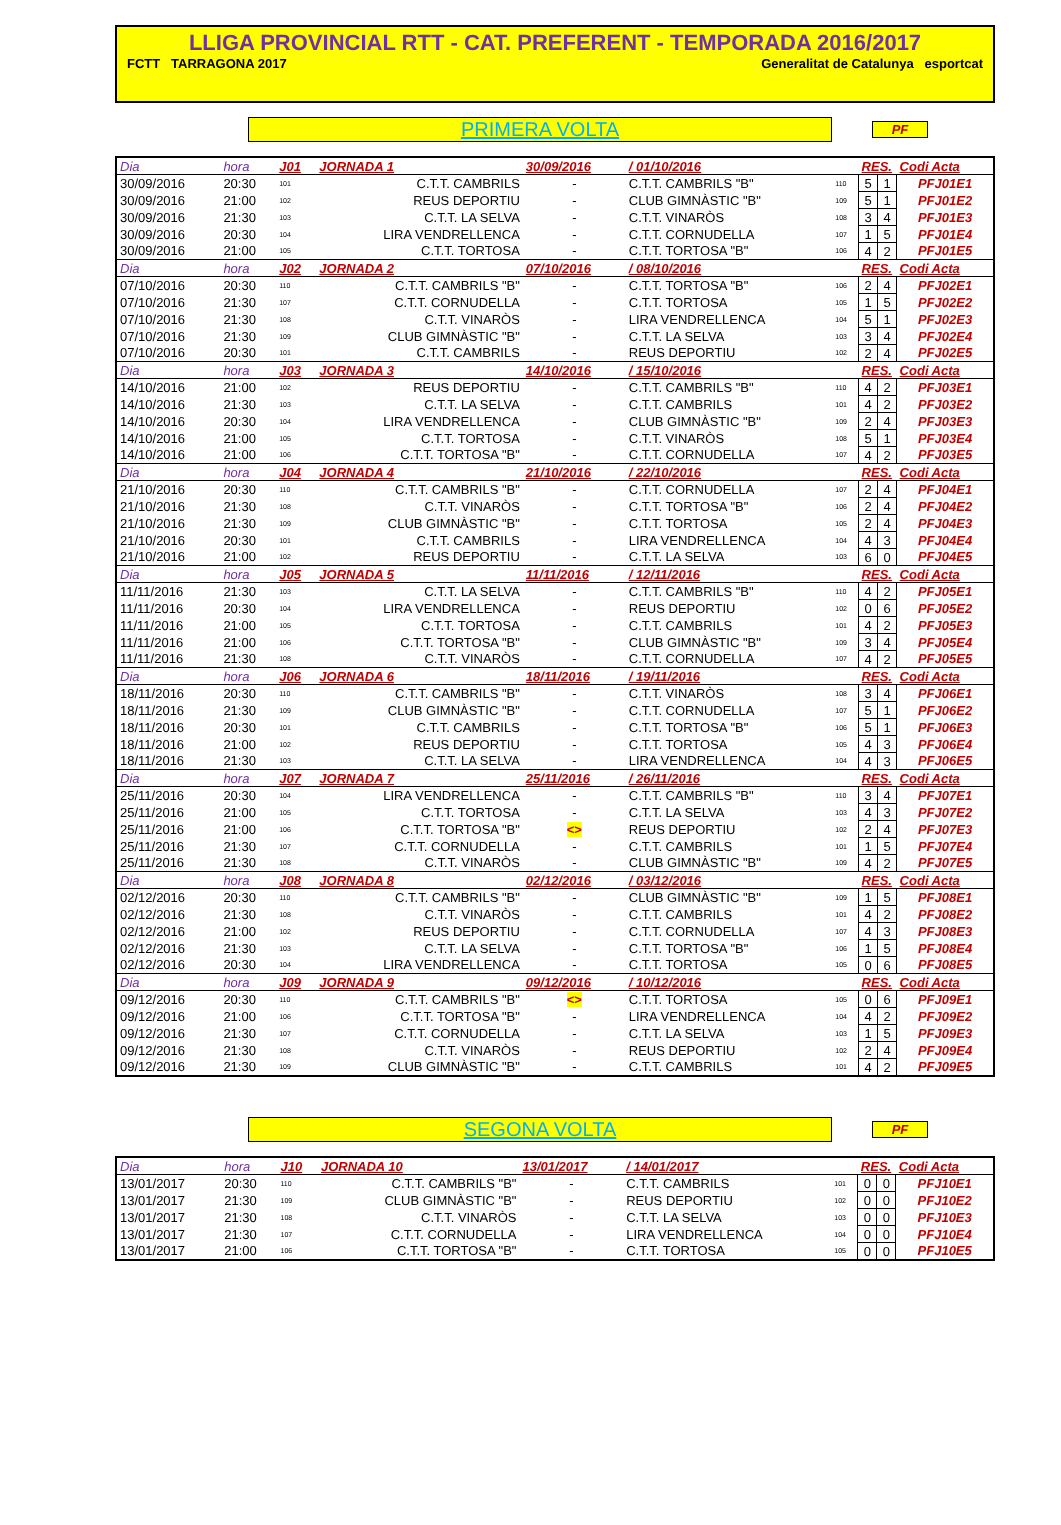LLIGA PROVINCIAL RTT - CAT. PREFERENT - TEMPORADA 2016/2017
FCTT TARRAGONA 2017 Generalitat de Catalunya esportcat
PRIMERA VOLTA
PF
| Dia | hora | J01 | JORNADA 1 | 30/09/2016 | / 01/10/2016 | | RES. | | Codi Acta |
| --- | --- | --- | --- | --- | --- | --- | --- | --- | --- |
| 30/09/2016 | 20:30 | 101 | C.T.T. CAMBRILS | - | C.T.T. CAMBRILS "B" | 110 | 5 | 1 | PFJ01E1 |
| 30/09/2016 | 21:00 | 102 | REUS DEPORTIU | - | CLUB GIMNÀSTIC "B" | 109 | 5 | 1 | PFJ01E2 |
| 30/09/2016 | 21:30 | 103 | C.T.T. LA SELVA | - | C.T.T. VINARÒS | 108 | 3 | 4 | PFJ01E3 |
| 30/09/2016 | 20:30 | 104 | LIRA VENDRELLENCA | - | C.T.T. CORNUDELLA | 107 | 1 | 5 | PFJ01E4 |
| 30/09/2016 | 21:00 | 105 | C.T.T. TORTOSA | - | C.T.T. TORTOSA "B" | 106 | 4 | 2 | PFJ01E5 |
| Dia | hora | J02 | JORNADA 2 | 07/10/2016 | / 08/10/2016 | | RES. | | Codi Acta |
| 07/10/2016 | 20:30 | 110 | C.T.T. CAMBRILS "B" | - | C.T.T. TORTOSA "B" | 106 | 2 | 4 | PFJ02E1 |
| 07/10/2016 | 21:30 | 107 | C.T.T. CORNUDELLA | - | C.T.T. TORTOSA | 105 | 1 | 5 | PFJ02E2 |
| 07/10/2016 | 21:30 | 108 | C.T.T. VINARÒS | - | LIRA VENDRELLENCA | 104 | 5 | 1 | PFJ02E3 |
| 07/10/2016 | 21:30 | 109 | CLUB GIMNÀSTIC "B" | - | C.T.T. LA SELVA | 103 | 3 | 4 | PFJ02E4 |
| 07/10/2016 | 20:30 | 101 | C.T.T. CAMBRILS | - | REUS DEPORTIU | 102 | 2 | 4 | PFJ02E5 |
| Dia | hora | J03 | JORNADA 3 | 14/10/2016 | / 15/10/2016 | | RES. | | Codi Acta |
| 14/10/2016 | 21:00 | 102 | REUS DEPORTIU | - | C.T.T. CAMBRILS "B" | 110 | 4 | 2 | PFJ03E1 |
| 14/10/2016 | 21:30 | 103 | C.T.T. LA SELVA | - | C.T.T. CAMBRILS | 101 | 4 | 2 | PFJ03E2 |
| 14/10/2016 | 20:30 | 104 | LIRA VENDRELLENCA | - | CLUB GIMNÀSTIC "B" | 109 | 2 | 4 | PFJ03E3 |
| 14/10/2016 | 21:00 | 105 | C.T.T. TORTOSA | - | C.T.T. VINARÒS | 108 | 5 | 1 | PFJ03E4 |
| 14/10/2016 | 21:00 | 106 | C.T.T. TORTOSA "B" | - | C.T.T. CORNUDELLA | 107 | 4 | 2 | PFJ03E5 |
| Dia | hora | J04 | JORNADA 4 | 21/10/2016 | / 22/10/2016 | | RES. | | Codi Acta |
| 21/10/2016 | 20:30 | 110 | C.T.T. CAMBRILS "B" | - | C.T.T. CORNUDELLA | 107 | 2 | 4 | PFJ04E1 |
| 21/10/2016 | 21:30 | 108 | C.T.T. VINARÒS | - | C.T.T. TORTOSA "B" | 106 | 2 | 4 | PFJ04E2 |
| 21/10/2016 | 21:30 | 109 | CLUB GIMNÀSTIC "B" | - | C.T.T. TORTOSA | 105 | 2 | 4 | PFJ04E3 |
| 21/10/2016 | 20:30 | 101 | C.T.T. CAMBRILS | - | LIRA VENDRELLENCA | 104 | 4 | 3 | PFJ04E4 |
| 21/10/2016 | 21:00 | 102 | REUS DEPORTIU | - | C.T.T. LA SELVA | 103 | 6 | 0 | PFJ04E5 |
| Dia | hora | J05 | JORNADA 5 | 11/11/2016 | / 12/11/2016 | | RES. | | Codi Acta |
| 11/11/2016 | 21:30 | 103 | C.T.T. LA SELVA | - | C.T.T. CAMBRILS "B" | 110 | 4 | 2 | PFJ05E1 |
| 11/11/2016 | 20:30 | 104 | LIRA VENDRELLENCA | - | REUS DEPORTIU | 102 | 0 | 6 | PFJ05E2 |
| 11/11/2016 | 21:00 | 105 | C.T.T. TORTOSA | - | C.T.T. CAMBRILS | 101 | 4 | 2 | PFJ05E3 |
| 11/11/2016 | 21:00 | 106 | C.T.T. TORTOSA "B" | - | CLUB GIMNÀSTIC "B" | 109 | 3 | 4 | PFJ05E4 |
| 11/11/2016 | 21:30 | 108 | C.T.T. VINARÒS | - | C.T.T. CORNUDELLA | 107 | 4 | 2 | PFJ05E5 |
| Dia | hora | J06 | JORNADA 6 | 18/11/2016 | / 19/11/2016 | | RES. | | Codi Acta |
| 18/11/2016 | 20:30 | 110 | C.T.T. CAMBRILS "B" | - | C.T.T. VINARÒS | 108 | 3 | 4 | PFJ06E1 |
| 18/11/2016 | 21:30 | 109 | CLUB GIMNÀSTIC "B" | - | C.T.T. CORNUDELLA | 107 | 5 | 1 | PFJ06E2 |
| 18/11/2016 | 20:30 | 101 | C.T.T. CAMBRILS | - | C.T.T. TORTOSA "B" | 106 | 5 | 1 | PFJ06E3 |
| 18/11/2016 | 21:00 | 102 | REUS DEPORTIU | - | C.T.T. TORTOSA | 105 | 4 | 3 | PFJ06E4 |
| 18/11/2016 | 21:30 | 103 | C.T.T. LA SELVA | - | LIRA VENDRELLENCA | 104 | 4 | 3 | PFJ06E5 |
| Dia | hora | J07 | JORNADA 7 | 25/11/2016 | / 26/11/2016 | | RES. | | Codi Acta |
| 25/11/2016 | 20:30 | 104 | LIRA VENDRELLENCA | - | C.T.T. CAMBRILS "B" | 110 | 3 | 4 | PFJ07E1 |
| 25/11/2016 | 21:00 | 105 | C.T.T. TORTOSA | - | C.T.T. LA SELVA | 103 | 4 | 3 | PFJ07E2 |
| 25/11/2016 | 21:00 | 106 | C.T.T. TORTOSA "B" | <> | REUS DEPORTIU | 102 | 2 | 4 | PFJ07E3 |
| 25/11/2016 | 21:30 | 107 | C.T.T. CORNUDELLA | - | C.T.T. CAMBRILS | 101 | 1 | 5 | PFJ07E4 |
| 25/11/2016 | 21:30 | 108 | C.T.T. VINARÒS | - | CLUB GIMNÀSTIC "B" | 109 | 4 | 2 | PFJ07E5 |
| Dia | hora | J08 | JORNADA 8 | 02/12/2016 | / 03/12/2016 | | RES. | | Codi Acta |
| 02/12/2016 | 20:30 | 110 | C.T.T. CAMBRILS "B" | - | CLUB GIMNÀSTIC "B" | 109 | 1 | 5 | PFJ08E1 |
| 02/12/2016 | 21:30 | 108 | C.T.T. VINARÒS | - | C.T.T. CAMBRILS | 101 | 4 | 2 | PFJ08E2 |
| 02/12/2016 | 21:00 | 102 | REUS DEPORTIU | - | C.T.T. CORNUDELLA | 107 | 4 | 3 | PFJ08E3 |
| 02/12/2016 | 21:30 | 103 | C.T.T. LA SELVA | - | C.T.T. TORTOSA "B" | 106 | 1 | 5 | PFJ08E4 |
| 02/12/2016 | 20:30 | 104 | LIRA VENDRELLENCA | - | C.T.T. TORTOSA | 105 | 0 | 6 | PFJ08E5 |
| Dia | hora | J09 | JORNADA 9 | 09/12/2016 | / 10/12/2016 | | RES. | | Codi Acta |
| 09/12/2016 | 20:30 | 110 | C.T.T. CAMBRILS "B" | <> | C.T.T. TORTOSA | 105 | 0 | 6 | PFJ09E1 |
| 09/12/2016 | 21:00 | 106 | C.T.T. TORTOSA "B" | - | LIRA VENDRELLENCA | 104 | 4 | 2 | PFJ09E2 |
| 09/12/2016 | 21:30 | 107 | C.T.T. CORNUDELLA | - | C.T.T. LA SELVA | 103 | 1 | 5 | PFJ09E3 |
| 09/12/2016 | 21:30 | 108 | C.T.T. VINARÒS | - | REUS DEPORTIU | 102 | 2 | 4 | PFJ09E4 |
| 09/12/2016 | 21:30 | 109 | CLUB GIMNÀSTIC "B" | - | C.T.T. CAMBRILS | 101 | 4 | 2 | PFJ09E5 |
SEGONA VOLTA
PF
| Dia | hora | J10 | JORNADA 10 | 13/01/2017 | / 14/01/2017 | | RES. | | Codi Acta |
| --- | --- | --- | --- | --- | --- | --- | --- | --- | --- |
| 13/01/2017 | 20:30 | 110 | C.T.T. CAMBRILS "B" | - | C.T.T. CAMBRILS | 101 | 0 | 0 | PFJ10E1 |
| 13/01/2017 | 21:30 | 109 | CLUB GIMNÀSTIC "B" | - | REUS DEPORTIU | 102 | 0 | 0 | PFJ10E2 |
| 13/01/2017 | 21:30 | 108 | C.T.T. VINARÒS | - | C.T.T. LA SELVA | 103 | 0 | 0 | PFJ10E3 |
| 13/01/2017 | 21:30 | 107 | C.T.T. CORNUDELLA | - | LIRA VENDRELLENCA | 104 | 0 | 0 | PFJ10E4 |
| 13/01/2017 | 21:00 | 106 | C.T.T. TORTOSA "B" | - | C.T.T. TORTOSA | 105 | 0 | 0 | PFJ10E5 |